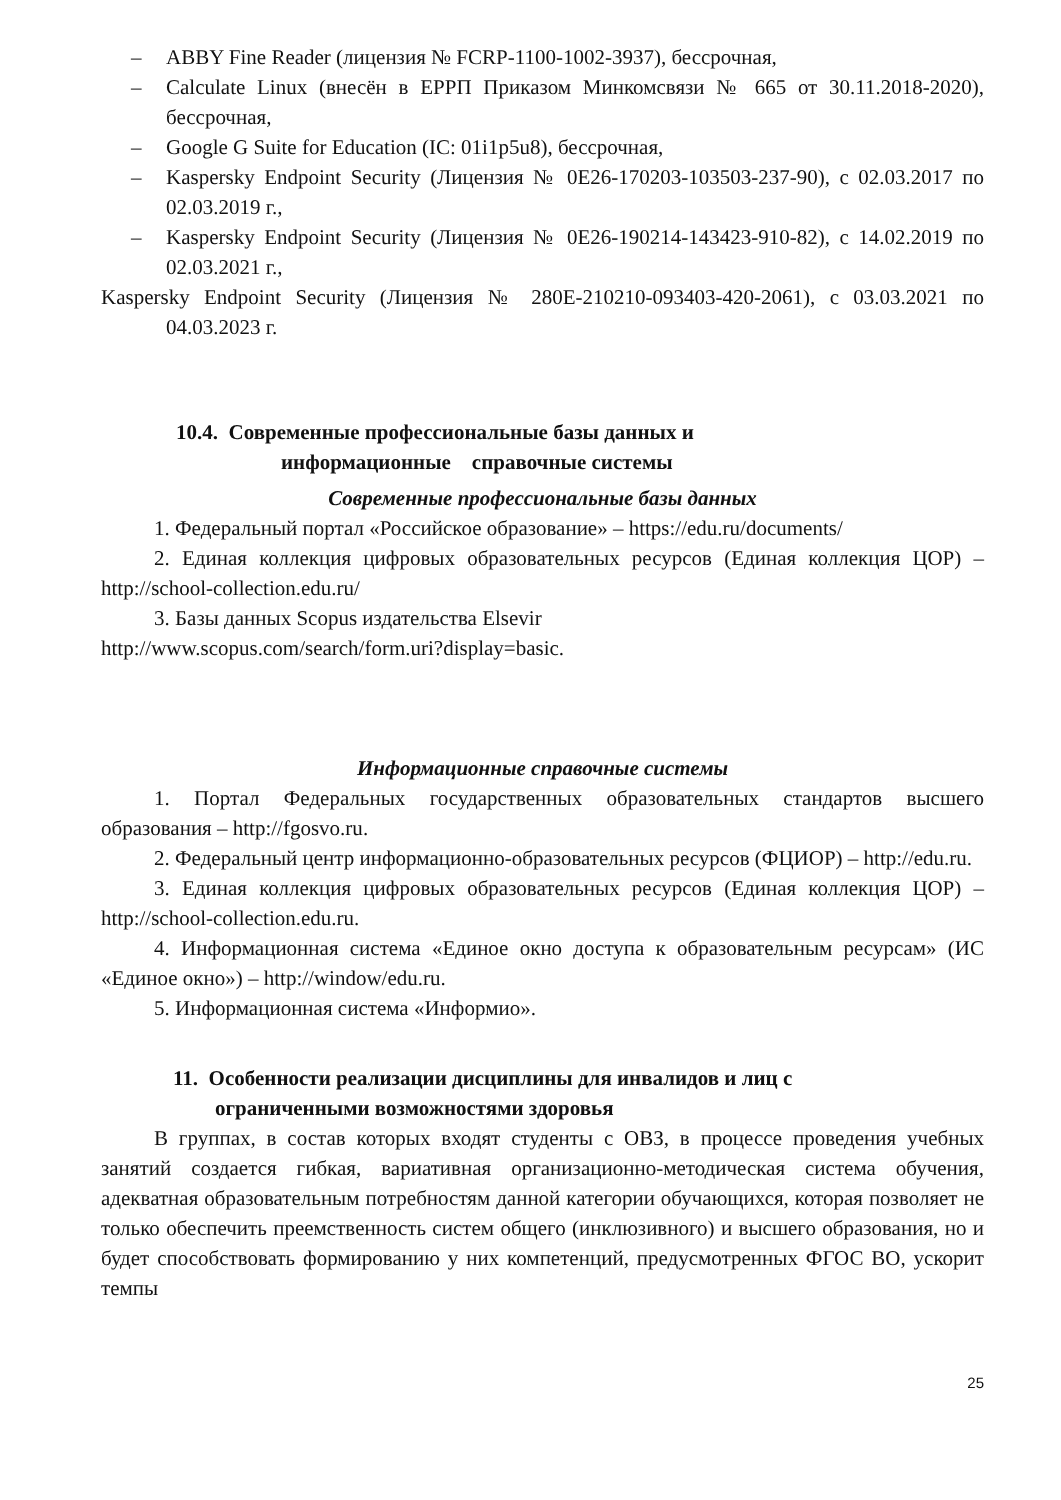– ABBY Fine Reader (лицензия № FCRP-1100-1002-3937), бессрочная,
– Calculate Linux (внесён в ЕРРП Приказом Минкомсвязи № 665 от 30.11.2018-2020), бессрочная,
– Google G Suite for Education (IC: 01i1p5u8), бессрочная,
– Kaspersky Endpoint Security (Лицензия № 0E26-170203-103503-237-90), с 02.03.2017 по 02.03.2019 г.,
– Kaspersky Endpoint Security (Лицензия № 0E26-190214-143423-910-82), с 14.02.2019 по 02.03.2021 г.,
Kaspersky Endpoint Security (Лицензия № 280E-210210-093403-420-2061), с 03.03.2021 по 04.03.2023 г.
10.4. Современные профессиональные базы данных и
информационные справочные системы
Современные профессиональные базы данных
1. Федеральный портал «Российское образование» – https://edu.ru/documents/
2. Единая коллекция цифровых образовательных ресурсов (Единая коллекция ЦОР) – http://school-collection.edu.ru/
3. Базы данных Scopus издательства Elsevir
http://www.scopus.com/search/form.uri?display=basic.
Информационные справочные системы
1. Портал Федеральных государственных образовательных стандартов высшего образования – http://fgosvo.ru.
2. Федеральный центр информационно-образовательных ресурсов (ФЦИОР) – http://edu.ru.
3. Единая коллекция цифровых образовательных ресурсов (Единая коллекция ЦОР) – http://school-collection.edu.ru.
4. Информационная система «Единое окно доступа к образовательным ресурсам» (ИС «Единое окно») – http://window/edu.ru.
5. Информационная система «Информио».
11. Особенности реализации дисциплины для инвалидов и лиц с
ограниченными возможностями здоровья
В группах, в состав которых входят студенты с ОВЗ, в процессе проведения учебных занятий создается гибкая, вариативная организационно-методическая система обучения, адекватная образовательным потребностям данной категории обучающихся, которая позволяет не только обеспечить преемственность систем общего (инклюзивного) и высшего образования, но и будет способствовать формированию у них компетенций, предусмотренных ФГОС ВО, ускорит темпы
25